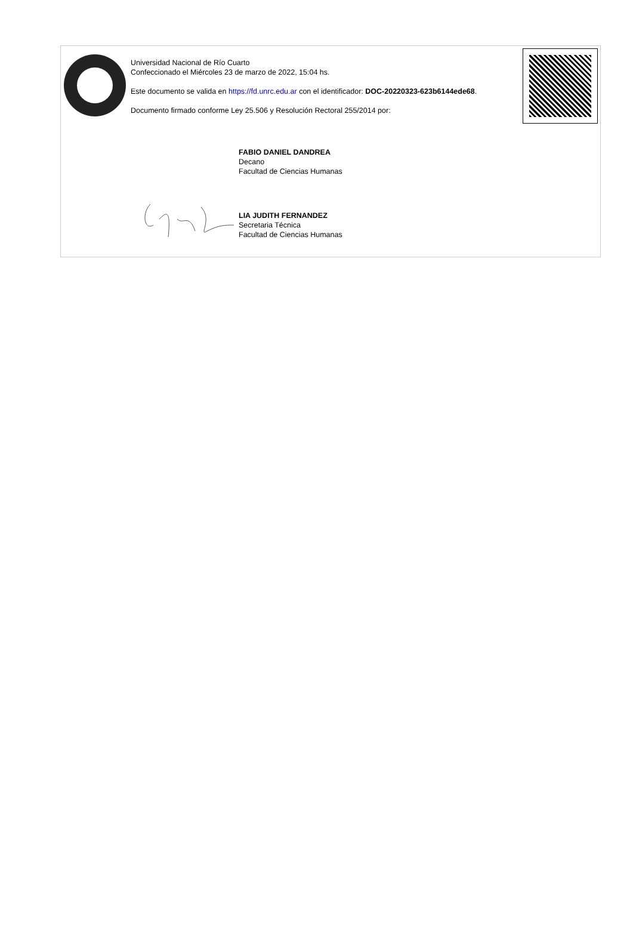Universidad Nacional de Río Cuarto
Confeccionado el Miércoles 23 de marzo de 2022, 15:04 hs.
Este documento se valida en https://fd.unrc.edu.ar con el identificador: DOC-20220323-623b6144ede68.
Documento firmado conforme Ley 25.506 y Resolución Rectoral 255/2014 por:
FABIO DANIEL DANDREA
Decano
Facultad de Ciencias Humanas
LIA JUDITH FERNANDEZ
Secretaria Técnica
Facultad de Ciencias Humanas